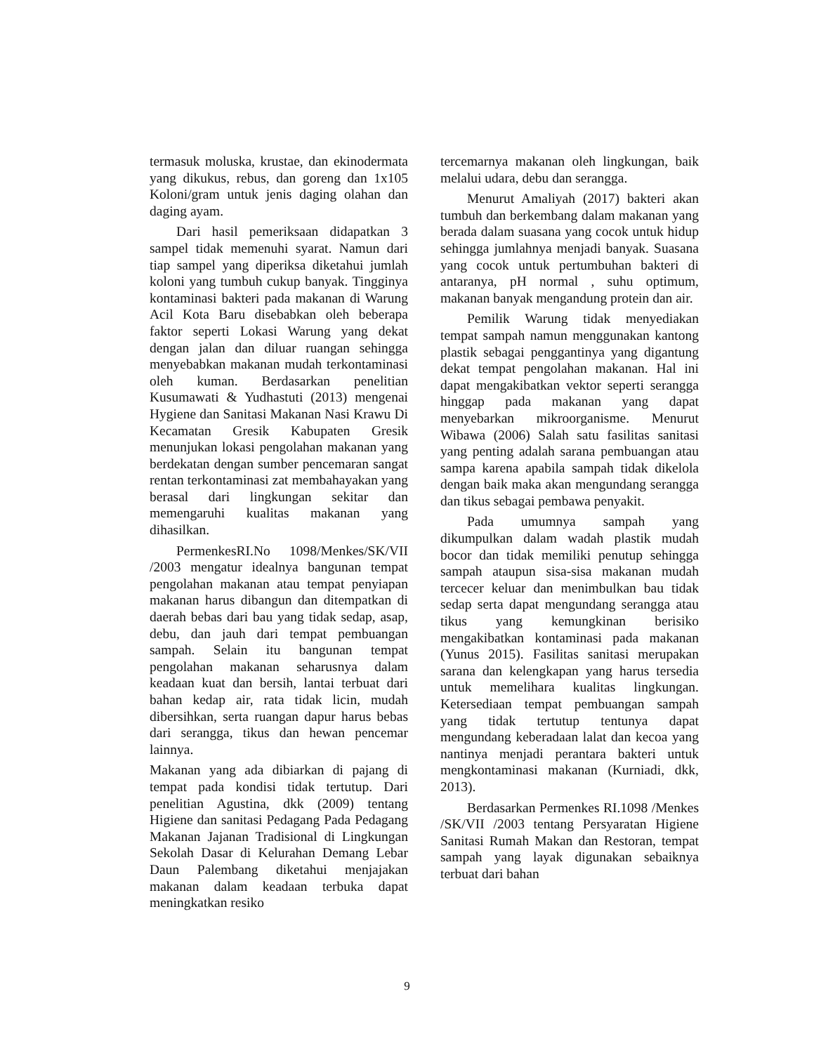termasuk moluska, krustae, dan ekinodermata yang dikukus, rebus, dan goreng dan 1x105 Koloni/gram untuk jenis daging olahan dan daging ayam.
Dari hasil pemeriksaan didapatkan 3 sampel tidak memenuhi syarat. Namun dari tiap sampel yang diperiksa diketahui jumlah koloni yang tumbuh cukup banyak. Tingginya kontaminasi bakteri pada makanan di Warung Acil Kota Baru disebabkan oleh beberapa faktor seperti Lokasi Warung yang dekat dengan jalan dan diluar ruangan sehingga menyebabkan makanan mudah terkontaminasi oleh kuman. Berdasarkan penelitian Kusumawati & Yudhastuti (2013) mengenai Hygiene dan Sanitasi Makanan Nasi Krawu Di Kecamatan Gresik Kabupaten Gresik menunjukan lokasi pengolahan makanan yang berdekatan dengan sumber pencemaran sangat rentan terkontaminasi zat membahayakan yang berasal dari lingkungan sekitar dan memengaruhi kualitas makanan yang dihasilkan.
PermenkesRI.No 1098/Menkes/SK/VII /2003 mengatur idealnya bangunan tempat pengolahan makanan atau tempat penyiapan makanan harus dibangun dan ditempatkan di daerah bebas dari bau yang tidak sedap, asap, debu, dan jauh dari tempat pembuangan sampah. Selain itu bangunan tempat pengolahan makanan seharusnya dalam keadaan kuat dan bersih, lantai terbuat dari bahan kedap air, rata tidak licin, mudah dibersihkan, serta ruangan dapur harus bebas dari serangga, tikus dan hewan pencemar lainnya.
Makanan yang ada dibiarkan di pajang di tempat pada kondisi tidak tertutup. Dari penelitian Agustina, dkk (2009) tentang Higiene dan sanitasi Pedagang Pada Pedagang Makanan Jajanan Tradisional di Lingkungan Sekolah Dasar di Kelurahan Demang Lebar Daun Palembang diketahui menjajakan makanan dalam keadaan terbuka dapat meningkatkan resiko
tercemarnya makanan oleh lingkungan, baik melalui udara, debu dan serangga.
Menurut Amaliyah (2017) bakteri akan tumbuh dan berkembang dalam makanan yang berada dalam suasana yang cocok untuk hidup sehingga jumlahnya menjadi banyak. Suasana yang cocok untuk pertumbuhan bakteri di antaranya, pH normal , suhu optimum, makanan banyak mengandung protein dan air.
Pemilik Warung tidak menyediakan tempat sampah namun menggunakan kantong plastik sebagai penggantinya yang digantung dekat tempat pengolahan makanan. Hal ini dapat mengakibatkan vektor seperti serangga hinggap pada makanan yang dapat menyebarkan mikroorganisme. Menurut Wibawa (2006) Salah satu fasilitas sanitasi yang penting adalah sarana pembuangan atau sampa karena apabila sampah tidak dikelola dengan baik maka akan mengundang serangga dan tikus sebagai pembawa penyakit.
Pada umumnya sampah yang dikumpulkan dalam wadah plastik mudah bocor dan tidak memiliki penutup sehingga sampah ataupun sisa-sisa makanan mudah tercecer keluar dan menimbulkan bau tidak sedap serta dapat mengundang serangga atau tikus yang kemungkinan berisiko mengakibatkan kontaminasi pada makanan (Yunus 2015). Fasilitas sanitasi merupakan sarana dan kelengkapan yang harus tersedia untuk memelihara kualitas lingkungan. Ketersediaan tempat pembuangan sampah yang tidak tertutup tentunya dapat mengundang keberadaan lalat dan kecoa yang nantinya menjadi perantara bakteri untuk mengkontaminasi makanan (Kurniadi, dkk, 2013).
Berdasarkan Permenkes RI.1098 /Menkes /SK/VII /2003 tentang Persyaratan Higiene Sanitasi Rumah Makan dan Restoran, tempat sampah yang layak digunakan sebaiknya terbuat dari bahan
9